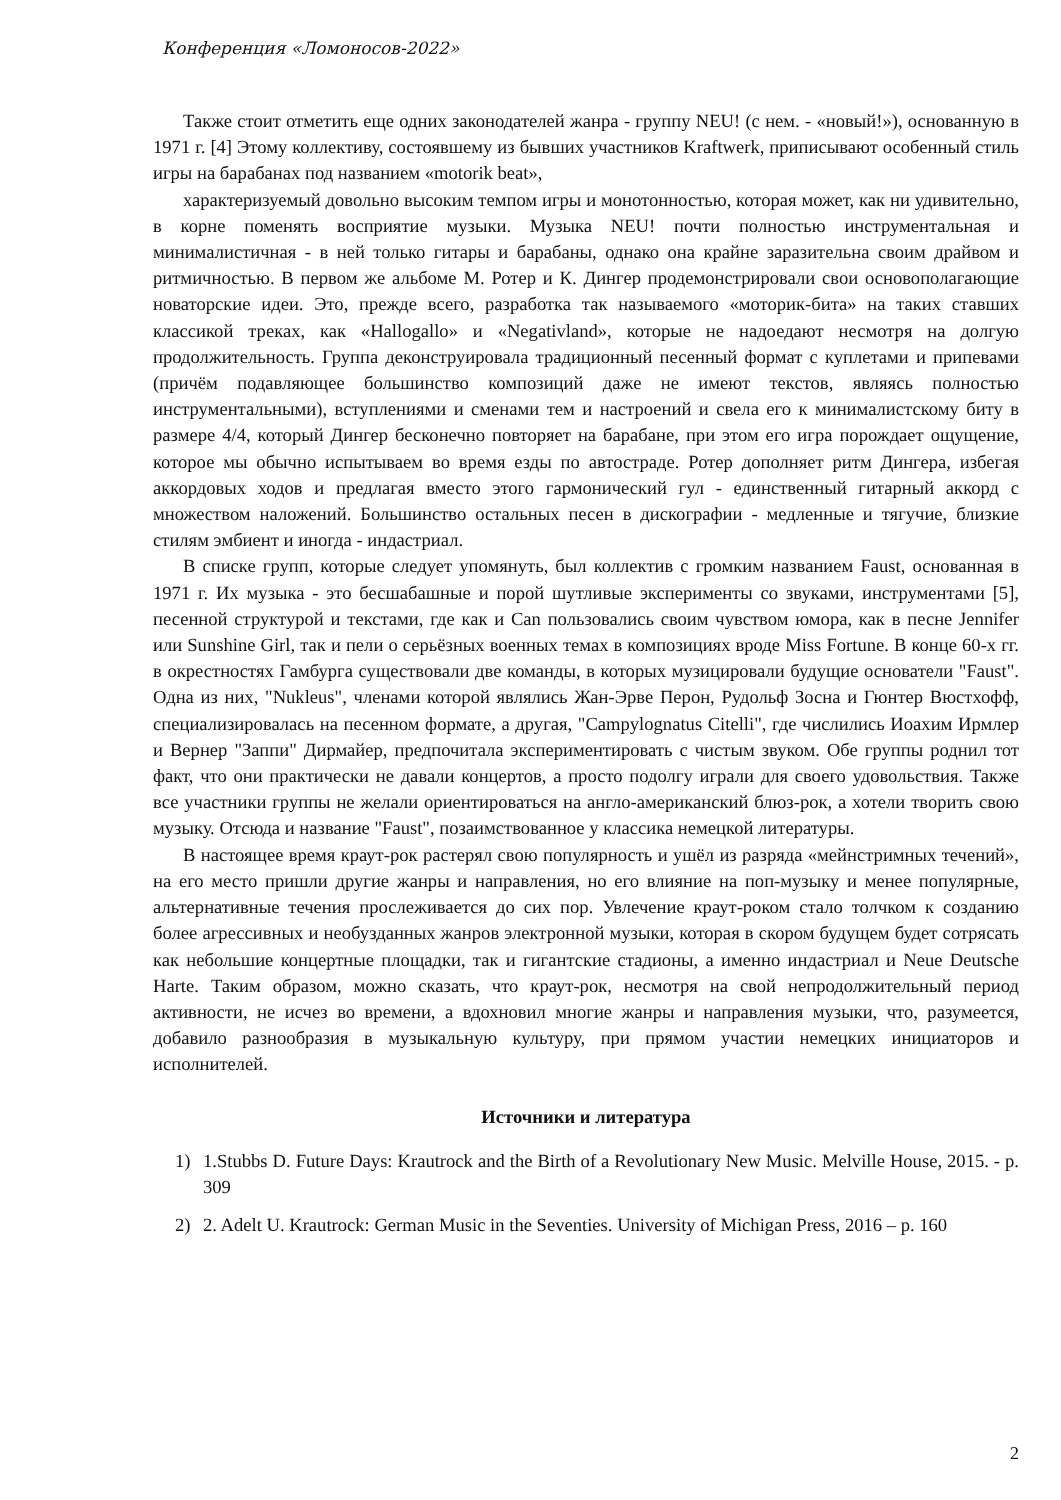Конференция «Ломоносов-2022»
Также стоит отметить еще одних законодателей жанра - группу NEU! (с нем. - «новый!»), основанную в 1971 г. [4] Этому коллективу, состоявшему из бывших участников Kraftwerk, приписывают особенный стиль игры на барабанах под названием «motorik beat»,
характеризуемый довольно высоким темпом игры и монотонностью, которая может, как ни удивительно, в корне поменять восприятие музыки. Музыка NEU! почти полностью инструментальная и минималистичная - в ней только гитары и барабаны, однако она крайне заразительна своим драйвом и ритмичностью. В первом же альбоме М. Ротер и К. Дингер продемонстрировали свои основополагающие новаторские идеи. Это, прежде всего, разработка так называемого «моторик-бита» на таких ставших классикой треках, как «Hallogallo» и «Negativland», которые не надоедают несмотря на долгую продолжительность. Группа деконструировала традиционный песенный формат с куплетами и припевами (причём подавляющее большинство композиций даже не имеют текстов, являясь полностью инструментальными), вступлениями и сменами тем и настроений и свела его к минималистскому биту в размере 4/4, который Дингер бесконечно повторяет на барабане, при этом его игра порождает ощущение, которое мы обычно испытываем во время езды по автостраде. Ротер дополняет ритм Дингера, избегая аккордовых ходов и предлагая вместо этого гармонический гул - единственный гитарный аккорд с множеством наложений. Большинство остальных песен в дискографии - медленные и тягучие, близкие стилям эмбиент и иногда - индастриал.
В списке групп, которые следует упомянуть, был коллектив с громким названием Faust, основанная в 1971 г. Их музыка - это бесшабашные и порой шутливые эксперименты со звуками, инструментами [5], песенной структурой и текстами, где как и Can пользовались своим чувством юмора, как в песне Jennifer или Sunshine Girl, так и пели о серьёзных военных темах в композициях вроде Miss Fortune. В конце 60-х гг. в окрестностях Гамбурга существовали две команды, в которых музицировали будущие основатели "Faust". Одна из них, "Nukleus", членами которой являлись Жан-Эрве Перон, Рудольф Зосна и Гюнтер Вюстхофф, специализировалась на песенном формате, а другая, "Campylognatus Citelli", где числились Иоахим Ирмлер и Вернер "Заппи" Дирмайер, предпочитала экспериментировать с чистым звуком. Обе группы роднил тот факт, что они практически не давали концертов, а просто подолгу играли для своего удовольствия. Также все участники группы не желали ориентироваться на англо-американский блюз-рок, а хотели творить свою музыку. Отсюда и название "Faust", позаимствованное у классика немецкой литературы.
В настоящее время краут-рок растерял свою популярность и ушёл из разряда «мейнстримных течений», на его место пришли другие жанры и направления, но его влияние на поп-музыку и менее популярные, альтернативные течения прослеживается до сих пор. Увлечение краут-роком стало толчком к созданию более агрессивных и необузданных жанров электронной музыки, которая в скором будущем будет сотрясать как небольшие концертные площадки, так и гигантские стадионы, а именно индастриал и Neue Deutsche Harte. Таким образом, можно сказать, что краут-рок, несмотря на свой непродолжительный период активности, не исчез во времени, а вдохновил многие жанры и направления музыки, что, разумеется, добавило разнообразия в музыкальную культуру, при прямом участии немецких инициаторов и исполнителей.
Источники и литература
1) 1.Stubbs D. Future Days: Krautrock and the Birth of a Revolutionary New Music. Melville House, 2015. - p. 309
2) 2. Adelt U. Krautrock: German Music in the Seventies. University of Michigan Press, 2016 – p. 160
2